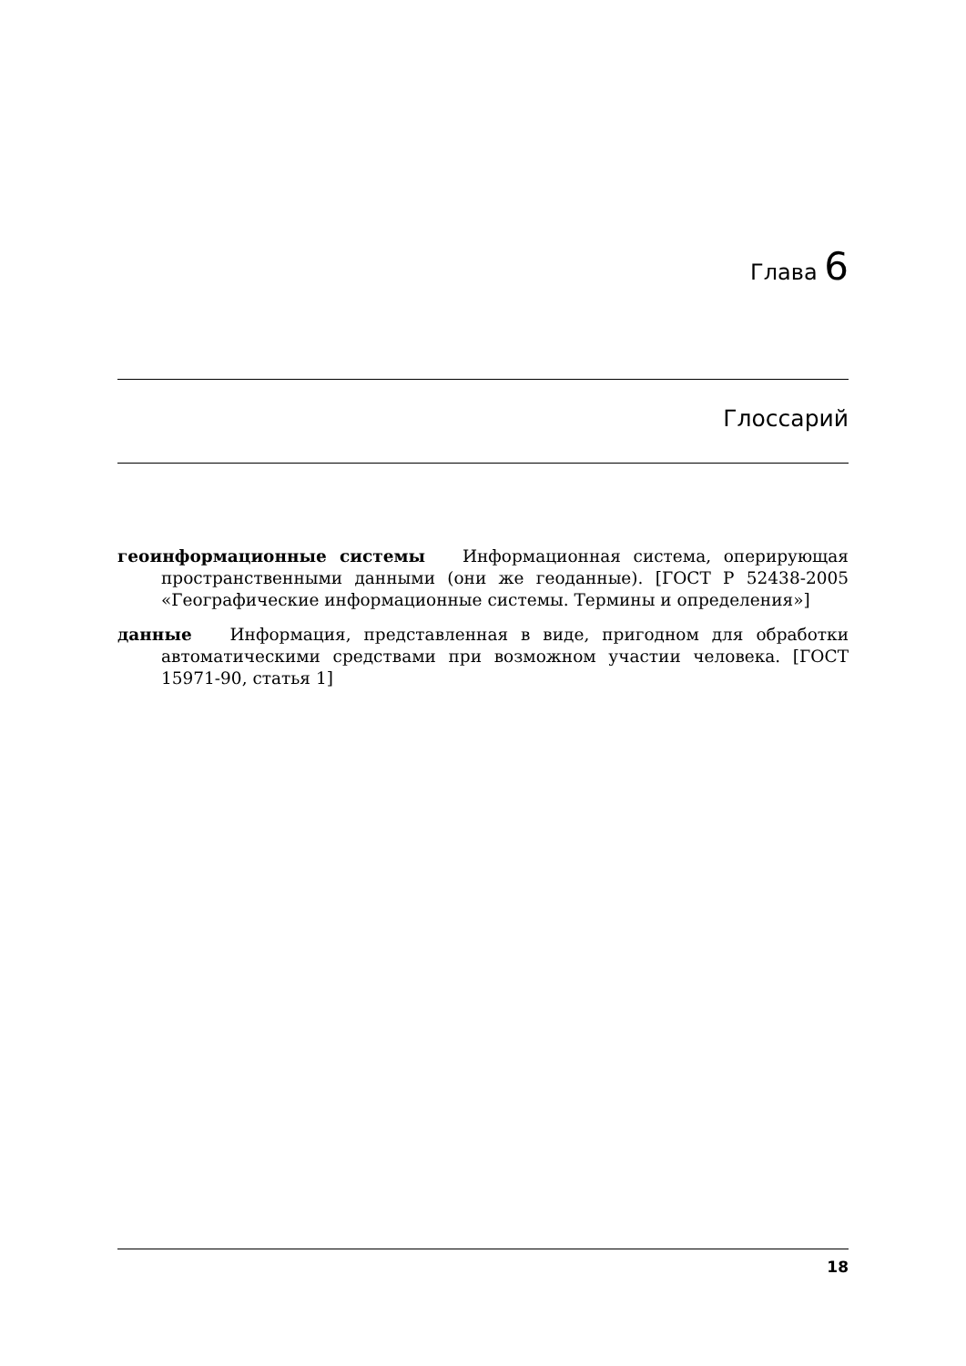Глава 6
Глоссарий
геоинформационные системы Информационная система, оперирующая пространственными данными (они же геоданные). [ГОСТ Р 52438-2005 «Географические информационные системы. Термины и определения»]
данные Информация, представленная в виде, пригодном для обработки автоматическими средствами при возможном участии человека. [ГОСТ 15971-90, статья 1]
18